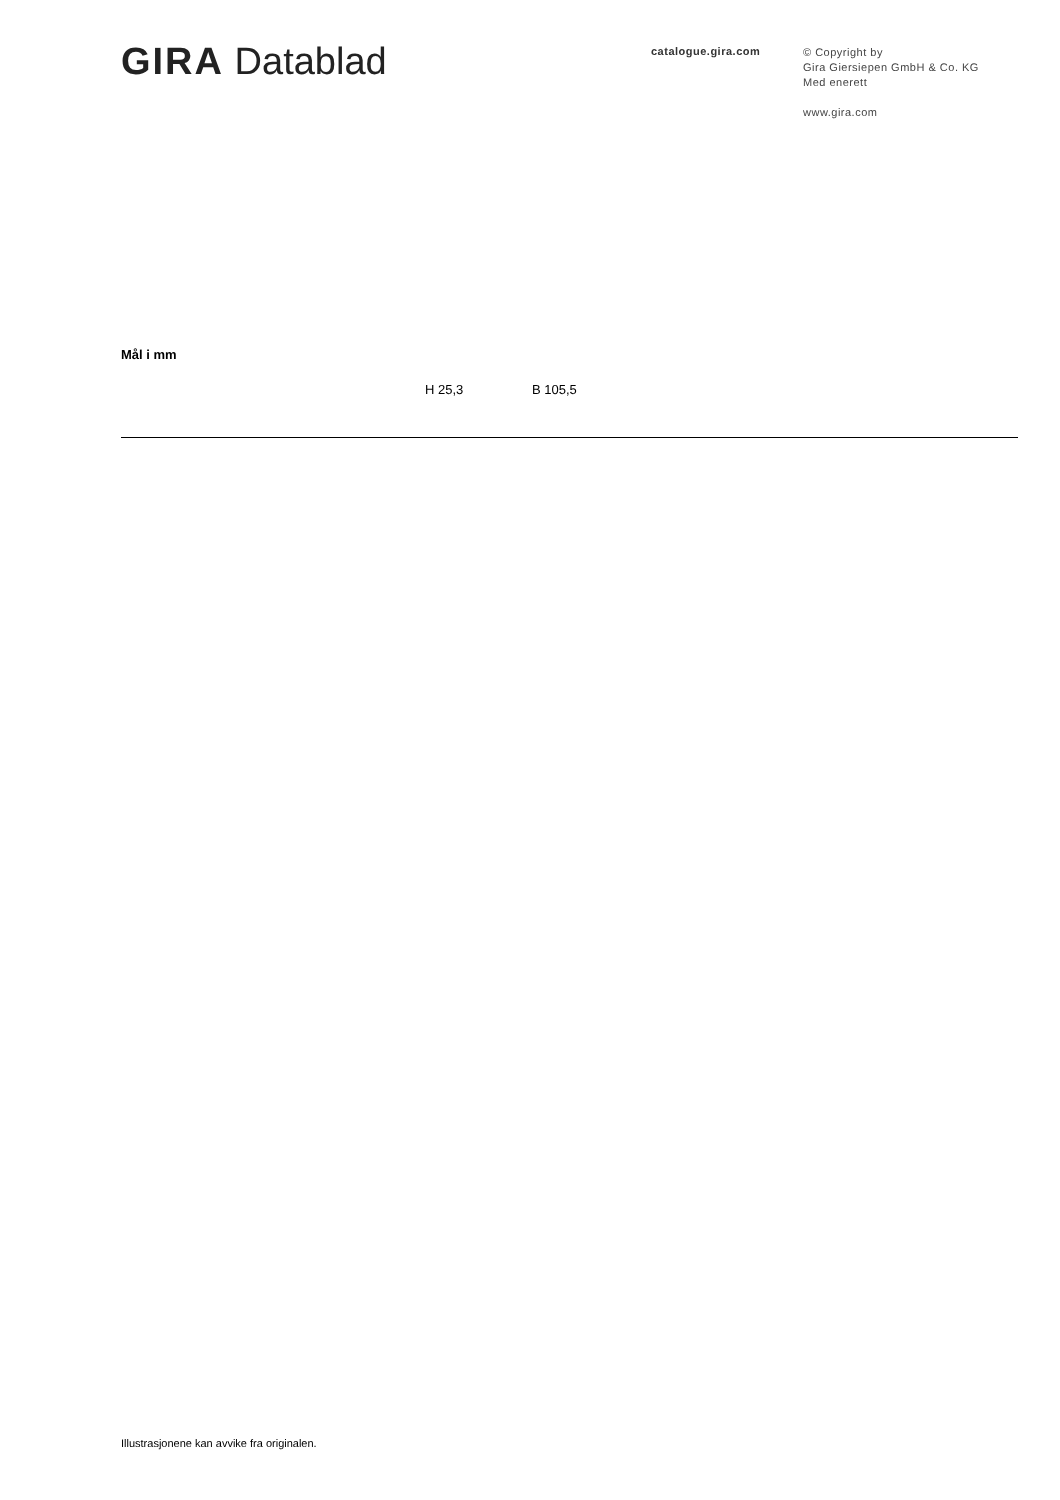GIRA Datablad
catalogue.gira.com
© Copyright by
Gira Giersiepen GmbH & Co. KG
Med enerett
www.gira.com
Mål i mm
H 25,3 B 105,5
Illustrasjonene kan avvike fra originalen.